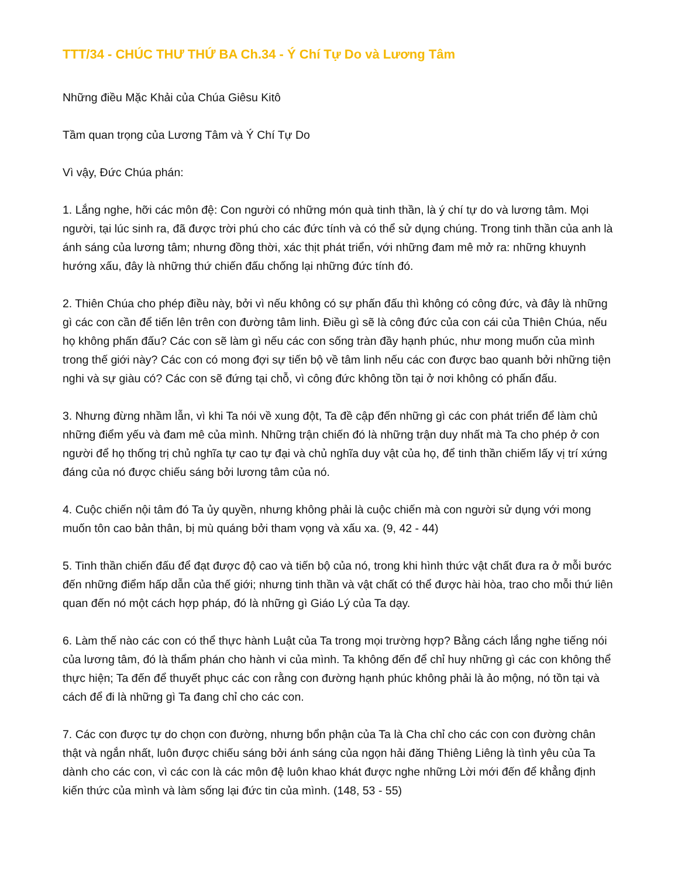TTT/34 - CHÚC THƯ THỨ BA Ch.34 - Ý Chí Tự Do và Lương Tâm
Những điều Mặc Khải của Chúa Giêsu Kitô
Tầm quan trọng của Lương Tâm và Ý Chí Tự Do
Vì vậy, Đức Chúa phán:
1. Lắng nghe, hỡi các môn đệ: Con người có những món quà tinh thần, là ý chí tự do và lương tâm. Mọi người, tại lúc sinh ra, đã được trời phú cho các đức tính và có thể sử dụng chúng. Trong tinh thần của anh là ánh sáng của lương tâm; nhưng đồng thời, xác thịt phát triển, với những đam mê mở ra: những khuynh hướng xấu, đây là những thứ chiến đấu chống lại những đức tính đó.
2. Thiên Chúa cho phép điều này, bởi vì nếu không có sự phấn đấu thì không có công đức, và đây là những gì các con cần để tiến lên trên con đường tâm linh. Điều gì sẽ là công đức của con cái của Thiên Chúa, nếu họ không phấn đấu? Các con sẽ làm gì nếu các con sống tràn đầy hạnh phúc, như mong muốn của mình trong thế giới này? Các con có mong đợi sự tiến bộ về tâm linh nếu các con được bao quanh bởi những tiện nghi và sự giàu có? Các con sẽ đứng tại chỗ, vì công đức không tồn tại ở nơi không có phấn đấu.
3. Nhưng đừng nhầm lẫn, vì khi Ta nói về xung đột, Ta đề cập đến những gì các con phát triển để làm chủ những điểm yếu và đam mê của mình. Những trận chiến đó là những trận duy nhất mà Ta cho phép ở con người để họ thống trị chủ nghĩa tự cao tự đại và chủ nghĩa duy vật của họ, để tinh thần chiếm lấy vị trí xứng đáng của nó được chiếu sáng bởi lương tâm của nó.
4. Cuộc chiến nội tâm đó Ta ủy quyền, nhưng không phải là cuộc chiến mà con người sử dụng với mong muốn tôn cao bản thân, bị mù quáng bởi tham vọng và xấu xa. (9, 42 - 44)
5. Tinh thần chiến đấu để đạt được độ cao và tiến bộ của nó, trong khi hình thức vật chất đưa ra ở mỗi bước đến những điểm hấp dẫn của thế giới; nhưng tinh thần và vật chất có thể được hài hòa, trao cho mỗi thứ liên quan đến nó một cách hợp pháp, đó là những gì Giáo Lý của Ta dạy.
6. Làm thế nào các con có thể thực hành Luật của Ta trong mọi trường hợp? Bằng cách lắng nghe tiếng nói của lương tâm, đó là thẩm phán cho hành vi của mình. Ta không đến để chỉ huy những gì các con không thể thực hiện; Ta đến để thuyết phục các con rằng con đường hạnh phúc không phải là ảo mộng, nó tồn tại và cách để đi là những gì Ta đang chỉ cho các con.
7. Các con được tự do chọn con đường, nhưng bổn phận của Ta là Cha chỉ cho các con con đường chân thật và ngắn nhất, luôn được chiếu sáng bởi ánh sáng của ngọn hải đăng Thiêng Liêng là tình yêu của Ta dành cho các con, vì các con là các môn đệ luôn khao khát được nghe những Lời mới đến để khẳng định kiến thức của mình và làm sống lại đức tin của mình. (148, 53 - 55)